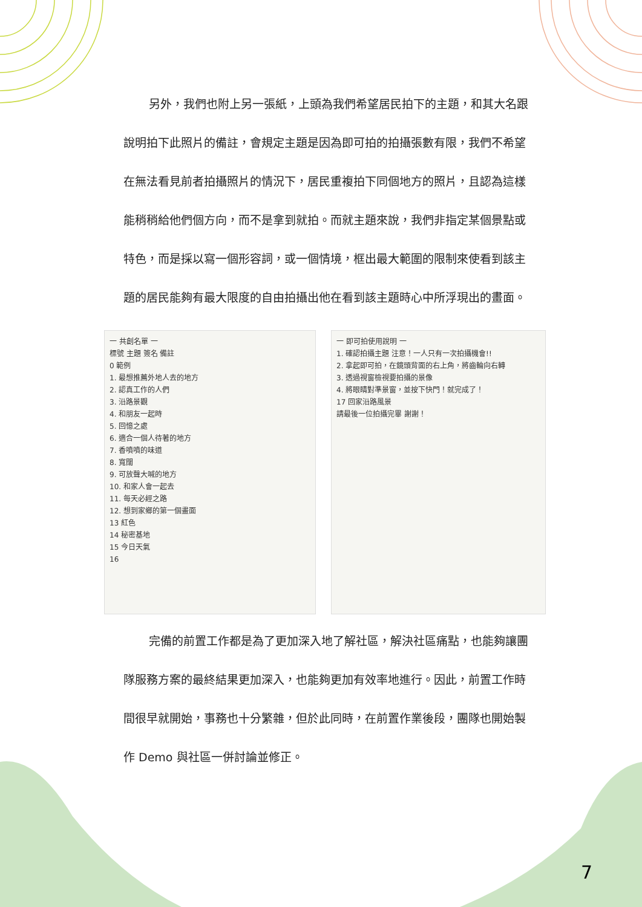另外，我們也附上另一張紙，上頭為我們希望居民拍下的主題，和其大名跟說明拍下此照片的備註，會規定主題是因為即可拍的拍攝張數有限，我們不希望在無法看見前者拍攝照片的情況下，居民重複拍下同個地方的照片，且認為這樣能稍稍給他們個方向，而不是拿到就拍。而就主題來說，我們非指定某個景點或特色，而是採以寫一個形容詞，或一個情境，框出最大範圍的限制來使看到該主題的居民能夠有最大限度的自由拍攝出他在看到該主題時心中所浮現出的畫面。
一 共創名單 一
標號 主題 簽名 備註
0 範例
1. 最想推薦外地人去的地方
2. 認真工作的人們
3. 沿路景觀
4. 和朋友一起時
5. 回憶之處
6. 適合一個人待著的地方
7. 香噴噴的味道
8. 寬闊
9. 可放聲大喊的地方
10. 和家人會一起去
11. 每天必經之路
12. 想到家鄉的第一個畫面
13 紅色
14 秘密基地
15 今日天氣
16
一 即可拍使用說明 一
1. 確認拍攝主題 注意！一人只有一次拍攝機會!!
2. 拿起即可拍，在鏡頭背面的右上角，將齒輪向右轉
3. 透過視窗檢視要拍攝的景像
4. 將眼睛對準景窗，並按下快門！就完成了！
17 回家沿路風景
請最後一位拍攝完畢 謝謝！
完備的前置工作都是為了更加深入地了解社區，解決社區痛點，也能夠讓團隊服務方案的最終結果更加深入，也能夠更加有效率地進行。因此，前置工作時間很早就開始，事務也十分繁雜，但於此同時，在前置作業後段，團隊也開始製作 Demo 與社區一併討論並修正。
7